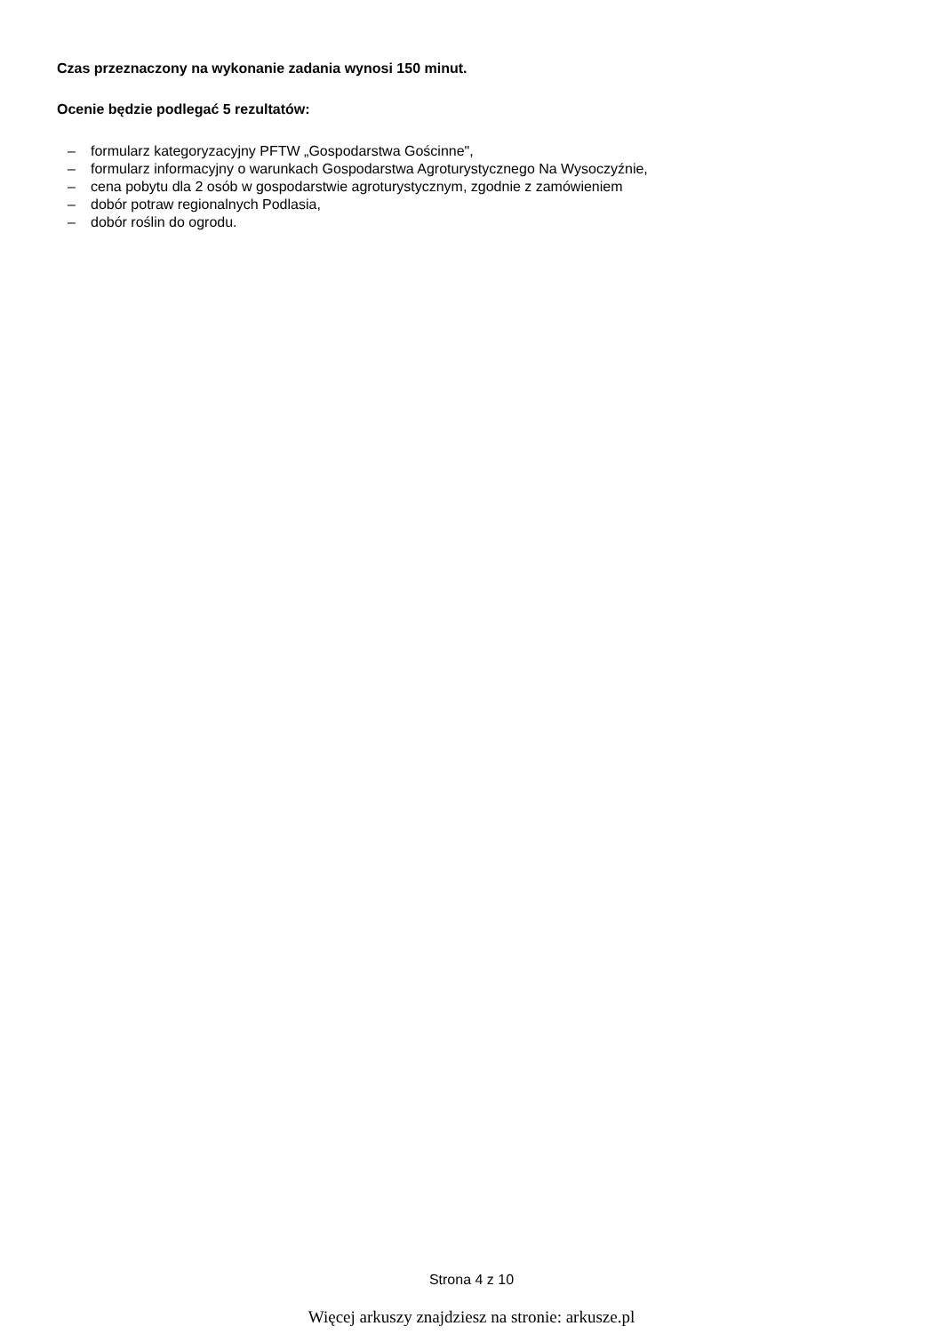Czas przeznaczony na wykonanie zadania wynosi 150 minut.
Ocenie będzie podlegać 5 rezultatów:
– formularz kategoryzacyjny PFTW „Gospodarstwa Gościnne",
– formularz informacyjny o warunkach Gospodarstwa Agroturystycznego Na Wysoczyźnie,
– cena pobytu dla 2 osób w gospodarstwie agroturystycznym, zgodnie z zamówieniem
– dobór potraw regionalnych Podlasia,
– dobór roślin do ogrodu.
Strona 4 z 10
Więcej arkuszy znajdziesz na stronie: arkusze.pl